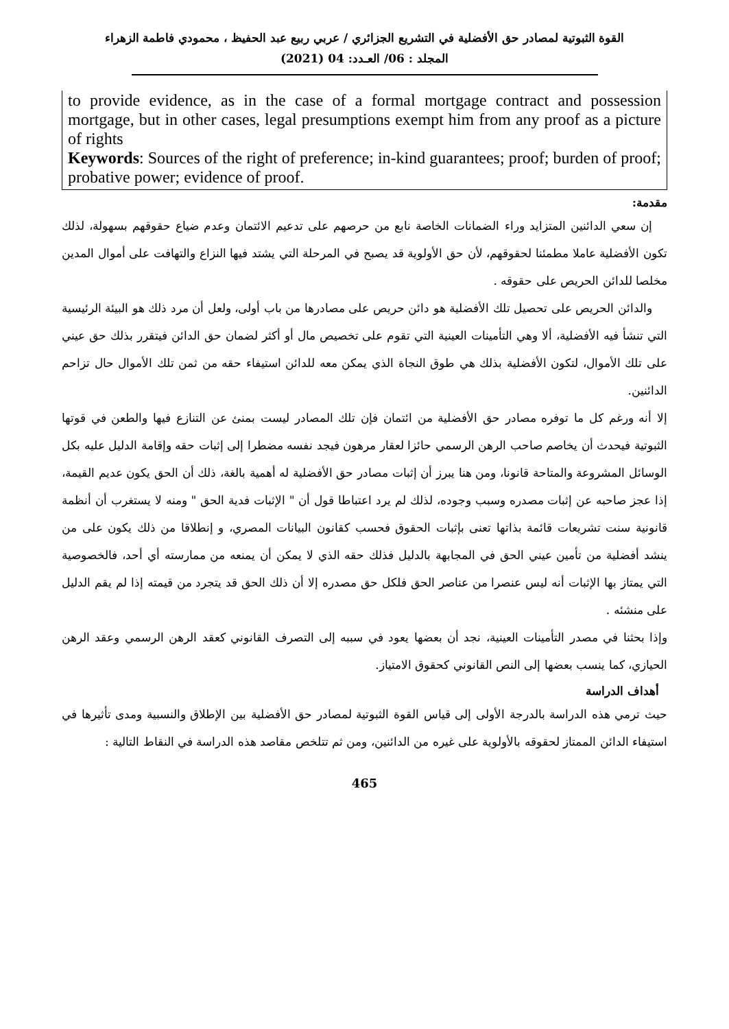القوة الثبوتية لمصادر حق الأفضلية في التشريع الجزائري / عربي ربيع عبد الحفيظ ، محمودي فاطمة الزهراء
المجلد : 06/ العـدد: 04 (2021)
to provide evidence, as in the case of a formal mortgage contract and possession mortgage, but in other cases, legal presumptions exempt him from any proof as a picture of rights
Keywords: Sources of the right of preference; in-kind guarantees; proof; burden of proof; probative power; evidence of proof.
مقدمة:
إن سعي الدائنين المتزايد وراء الضمانات الخاصة نابع من حرصهم على تدعيم الائتمان وعدم ضياع حقوقهم بسهولة، لذلك تكون الأفضلية عاملا مطمئنا لحقوقهم، لأن حق الأولوية قد يصبح في المرحلة التي يشتد فيها النزاع والتهافت على أموال المدين مخلصا للدائن الحريص على حقوقه .
والدائن الحريص على تحصيل تلك الأفضلية هو دائن حريص على مصادرها من باب أولى، ولعل أن مرد ذلك هو البيئة الرئيسية التي تنشأ فيه الأفضلية، ألا وهي التأمينات العينية التي تقوم على تخصيص مال أو أكثر لضمان حق الدائن فيتقرر بذلك حق عيني على تلك الأموال، لتكون الأفضلية بذلك هي طوق النجاة الذي يمكن معه للدائن استيفاء حقه من ثمن تلك الأموال حال تزاحم الدائنين.
إلا أنه ورغم كل ما توفره مصادر حق الأفضلية من ائتمان فإن تلك المصادر ليست بمنئ عن التنازع فيها والطعن في قوتها الثبوتية فيحدث أن يخاصم صاحب الرهن الرسمي حائزا لعقار مرهون فيجد نفسه مضطرا إلى إثبات حقه وإقامة الدليل عليه بكل الوسائل المشروعة والمتاحة قانونا، ومن هنا يبرز أن إثبات مصادر حق الأفضلية له أهمية بالغة، ذلك أن الحق يكون عديم القيمة، إذا عجز صاحبه عن إثبات مصدره وسبب وجوده، لذلك لم يرد اعتباطا قول أن " الإثبات فدية الحق " ومنه لا يستغرب أن أنظمة قانونية سنت تشريعات قائمة بذاتها تعنى بإثبات الحقوق فحسب كقانون البيانات المصري، و إنطلاقا من ذلك يكون على من ينشد أفضلية من تأمين عيني الحق في المجابهة بالدليل فذلك حقه الذي لا يمكن أن يمنعه من ممارسته أي أحد، فالخصوصية التي يمتاز بها الإثبات أنه ليس عنصرا من عناصر الحق فلكل حق مصدره إلا أن ذلك الحق قد يتجرد من قيمته إذا لم يقم الدليل على منشئه .
وإذا بحثنا في مصدر التأمينات العينية، نجد أن بعضها يعود في سببه إلى التصرف القانوني كعقد الرهن الرسمي وعقد الرهن الحيازي، كما ينسب بعضها إلى النص القانوني كحقوق الامتياز.
أهداف الدراسة
حيث ترمي هذه الدراسة بالدرجة الأولى إلى قياس القوة الثبوتية لمصادر حق الأفضلية بين الإطلاق والنسبية ومدى تأثيرها في استيفاء الدائن الممتاز لحقوقه بالأولوية على غيره من الدائنين، ومن ثم تتلخص مقاصد هذه الدراسة في النقاط التالية :
465